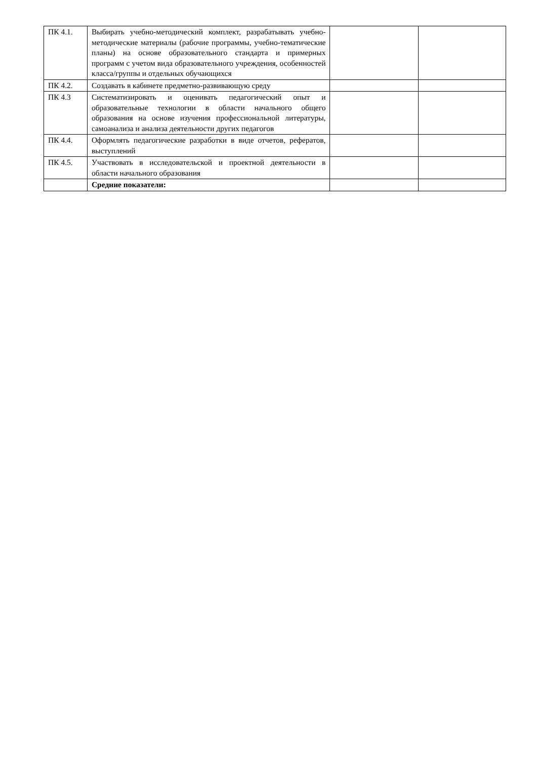| ПК 4.1. | Выбирать учебно-методический комплект, разрабатывать учебно-методические материалы (рабочие программы, учебно-тематические планы) на основе образовательного стандарта и примерных программ с учетом вида образовательного учреждения, особенностей класса/группы и отдельных обучающихся | | |
| ПК 4.2. | Создавать в кабинете предметно-развивающую среду | | |
| ПК 4.3 | Систематизировать и оценивать педагогический опыт и образовательные технологии в области начального общего образования на основе изучения профессиональной литературы, самоанализа и анализа деятельности других педагогов | | |
| ПК 4.4. | Оформлять педагогические разработки в виде отчетов, рефератов, выступлений | | |
| ПК 4.5. | Участвовать в исследовательской и проектной деятельности в области начального образования | | |
| | Средние показатели: | | |